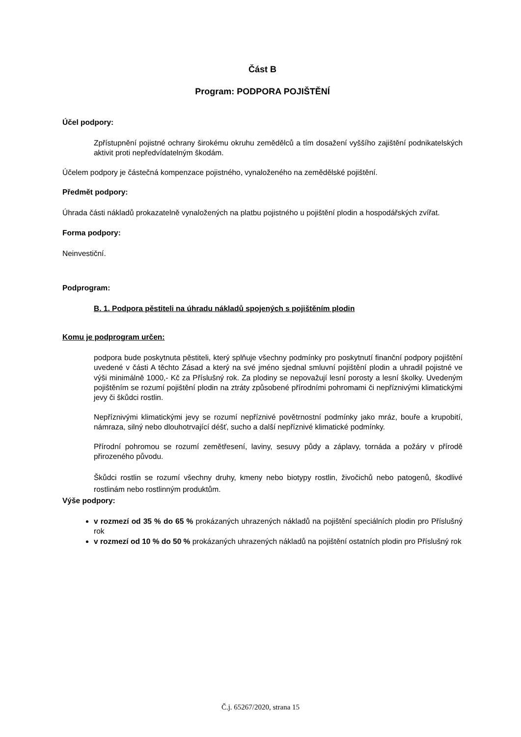Část B
Program: PODPORA POJIŠTĚNÍ
Účel podpory:
Zpřístupnění pojistné ochrany širokému okruhu zemědělců a tím dosažení vyššího zajištění podnikatelských aktivit proti nepředvídatelným škodám.
Účelem podpory je částečná kompenzace pojistného, vynaloženého na zemědělské pojištění.
Předmět podpory:
Úhrada části nákladů prokazatelně vynaložených na platbu pojistného u pojištění plodin a hospodářských zvířat.
Forma podpory:
Neinvestiční.
Podprogram:
B. 1. Podpora pěstiteli na úhradu nákladů spojených s pojištěním plodin
Komu je podprogram určen:
podpora bude poskytnuta pěstiteli, který splňuje všechny podmínky pro poskytnutí finanční podpory pojištění uvedené v části A těchto Zásad a který na své jméno sjednal smluvní pojištění plodin a uhradil pojistné ve výši minimálně 1000,- Kč za Příslušný rok. Za plodiny se nepovažují lesní porosty a lesní školky. Uvedeným pojištěním se rozumí pojištění plodin na ztráty způsobené přírodními pohromami či nepříznivými klimatickými jevy či škůdci rostlin.
Nepříznivými klimatickými jevy se rozumí nepříznivé povětrnostní podmínky jako mráz, bouře a krupobití, námraza, silný nebo dlouhotrvající déšť, sucho a další nepříznivé klimatické podmínky.
Přírodní pohromou se rozumí zemětřesení, laviny, sesuvy půdy a záplavy, tornáda a požáry v přírodě přirozeného původu.
Škůdci rostlin se rozumí všechny druhy, kmeny nebo biotypy rostlin, živočichů nebo patogenů, škodlivé rostlinám nebo rostlinným produktům.
Výše podpory:
v rozmezí od 35 % do 65 % prokázaných uhrazených nákladů na pojištění speciálních plodin pro Příslušný rok
v rozmezí od 10 % do 50 % prokázaných uhrazených nákladů na pojištění ostatních plodin pro Příslušný rok
Č.j. 65267/2020, strana 15